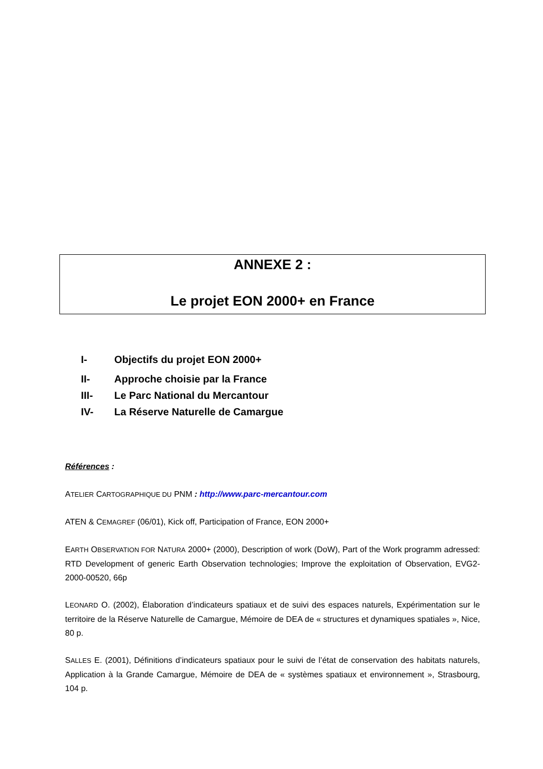ANNEXE 2 :
Le projet EON 2000+ en France
I- Objectifs du projet EON 2000+
II- Approche choisie par la France
III- Le Parc National du Mercantour
IV- La Réserve Naturelle de Camargue
Références :
ATELIER CARTOGRAPHIQUE DU PNM : http://www.parc-mercantour.com
ATEN & CEMAGREF (06/01), Kick off, Participation of France, EON 2000+
EARTH OBSERVATION FOR NATURA 2000+ (2000), Description of work (DoW), Part of the Work programm adressed: RTD Development of generic Earth Observation technologies; Improve the exploitation of Observation, EVG2-2000-00520, 66p
LEONARD O. (2002), Élaboration d’indicateurs spatiaux et de suivi des espaces naturels, Expérimentation sur le territoire de la Réserve Naturelle de Camargue, Mémoire de DEA de « structures et dynamiques spatiales », Nice, 80 p.
SALLES E. (2001), Définitions d’indicateurs spatiaux pour le suivi de l’état de conservation des habitats naturels, Application à la Grande Camargue, Mémoire de DEA de « systèmes spatiaux et environnement », Strasbourg, 104 p.